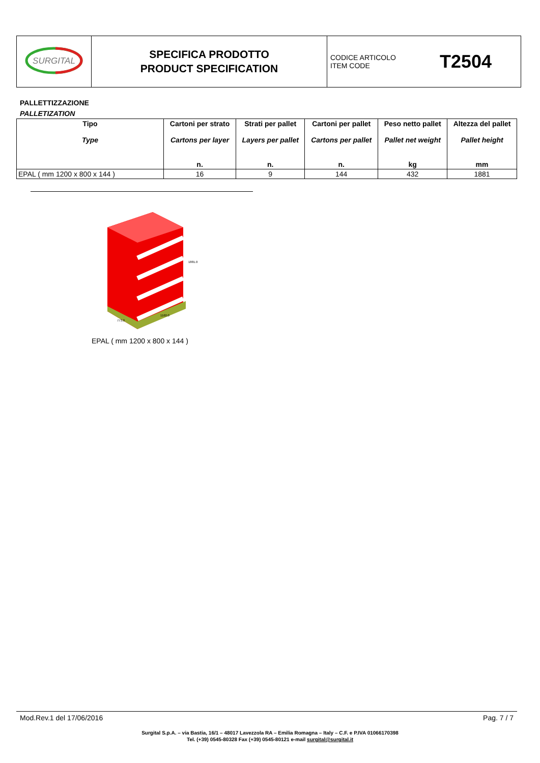| SURGITAL | SPECIFICA PRODOTTO PRODUCT SPECIFICATION | CODICE ARTICOLO ITEM CODE T2504 |
PALLETTIZZAZIONE
PALLETIZATION
| Tipo Type | Cartoni per strato Cartons per layer n. | Strati per pallet Layers per pallet n. | Cartoni per pallet Cartons per pallet n. | Peso netto pallet Pallet net weight kg | Altezza del pallet Pallet height mm |
| --- | --- | --- | --- | --- | --- |
| EPAL ( mm 1200 x 800 x 144 ) | 16 | 9 | 144 | 432 | 1881 |
1881.0
1160.0
773.0
EPAL ( mm 1200 x 800 x 144 )
Mod.Rev.1 del 17/06/2016 Pag. 7 / 7
Surgital S.p.A. – via Bastia, 16/1 – 48017 Lavezzola RA – Emilia Romagna – Italy – C.F. e P.IVA 01066170398
Tel. (+39) 0545-80328 Fax (+39) 0545-80121 e-mail surgital@surgital.it